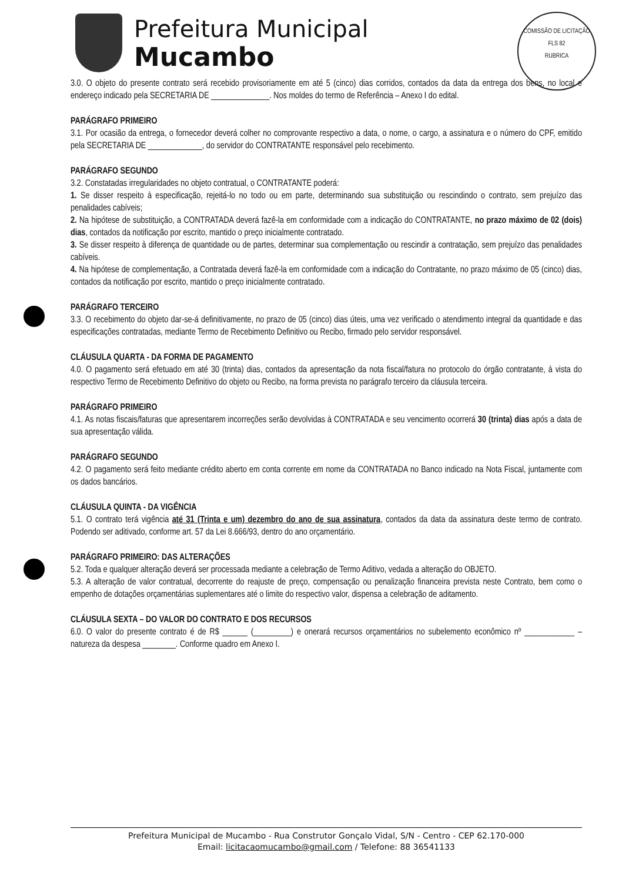Prefeitura Municipal
Mucambo
COMISSÃO DE LICITAÇÃO
FLS 82
RUBRICA
3.0. O objeto do presente contrato será recebido provisoriamente em até 5 (cinco) dias corridos, contados da data da entrega dos bens, no local e endereço indicado pela SECRETARIA DE ______________. Nos moldes do termo de Referência – Anexo I do edital.
PARÁGRAFO PRIMEIRO
3.1. Por ocasião da entrega, o fornecedor deverá colher no comprovante respectivo a data, o nome, o cargo, a assinatura e o número do CPF, emitido pela SECRETARIA DE _____________, do servidor do CONTRATANTE responsável pelo recebimento.
PARÁGRAFO SEGUNDO
3.2. Constatadas irregularidades no objeto contratual, o CONTRATANTE poderá:
1. Se disser respeito à especificação, rejeitá-lo no todo ou em parte, determinando sua substituição ou rescindindo o contrato, sem prejuízo das penalidades cabíveis;
2. Na hipótese de substituição, a CONTRATADA deverá fazê-la em conformidade com a indicação do CONTRATANTE, no prazo máximo de 02 (dois) dias, contados da notificação por escrito, mantido o preço inicialmente contratado.
3. Se disser respeito à diferença de quantidade ou de partes, determinar sua complementação ou rescindir a contratação, sem prejuízo das penalidades cabíveis.
4. Na hipótese de complementação, a Contratada deverá fazê-la em conformidade com a indicação do Contratante, no prazo máximo de 05 (cinco) dias, contados da notificação por escrito, mantido o preço inicialmente contratado.
PARÁGRAFO TERCEIRO
3.3. O recebimento do objeto dar-se-á definitivamente, no prazo de 05 (cinco) dias úteis, uma vez verificado o atendimento integral da quantidade e das especificações contratadas, mediante Termo de Recebimento Definitivo ou Recibo, firmado pelo servidor responsável.
CLÁUSULA QUARTA - DA FORMA DE PAGAMENTO
4.0. O pagamento será efetuado em até 30 (trinta) dias, contados da apresentação da nota fiscal/fatura no protocolo do órgão contratante, à vista do respectivo Termo de Recebimento Definitivo do objeto ou Recibo, na forma prevista no parágrafo terceiro da cláusula terceira.
PARÁGRAFO PRIMEIRO
4.1. As notas fiscais/faturas que apresentarem incorreções serão devolvidas à CONTRATADA e seu vencimento ocorrerá 30 (trinta) dias após a data de sua apresentação válida.
PARÁGRAFO SEGUNDO
4.2. O pagamento será feito mediante crédito aberto em conta corrente em nome da CONTRATADA no Banco indicado na Nota Fiscal, juntamente com os dados bancários.
CLÁUSULA QUINTA - DA VIGÊNCIA
5.1. O contrato terá vigência até 31 (Trinta e um) dezembro do ano de sua assinatura, contados da data da assinatura deste termo de contrato. Podendo ser aditivado, conforme art. 57 da Lei 8.666/93, dentro do ano orçamentário.
PARÁGRAFO PRIMEIRO: DAS ALTERAÇÕES
5.2. Toda e qualquer alteração deverá ser processada mediante a celebração de Termo Aditivo, vedada a alteração do OBJETO.
5.3. A alteração de valor contratual, decorrente do reajuste de preço, compensação ou penalização financeira prevista neste Contrato, bem como o empenho de dotações orçamentárias suplementares até o limite do respectivo valor, dispensa a celebração de aditamento.
CLÁUSULA SEXTA – DO VALOR DO CONTRATO E DOS RECURSOS
6.0. O valor do presente contrato é de R$ ______ (_________) e onerará recursos orçamentários no subelemento econômico nº ____________ – natureza da despesa ________. Conforme quadro em Anexo I.
Prefeitura Municipal de Mucambo - Rua Construtor Gonçalo Vidal, S/N - Centro - CEP 62.170-000
Email: licitacaomucambo@gmail.com / Telefone: 88 36541133